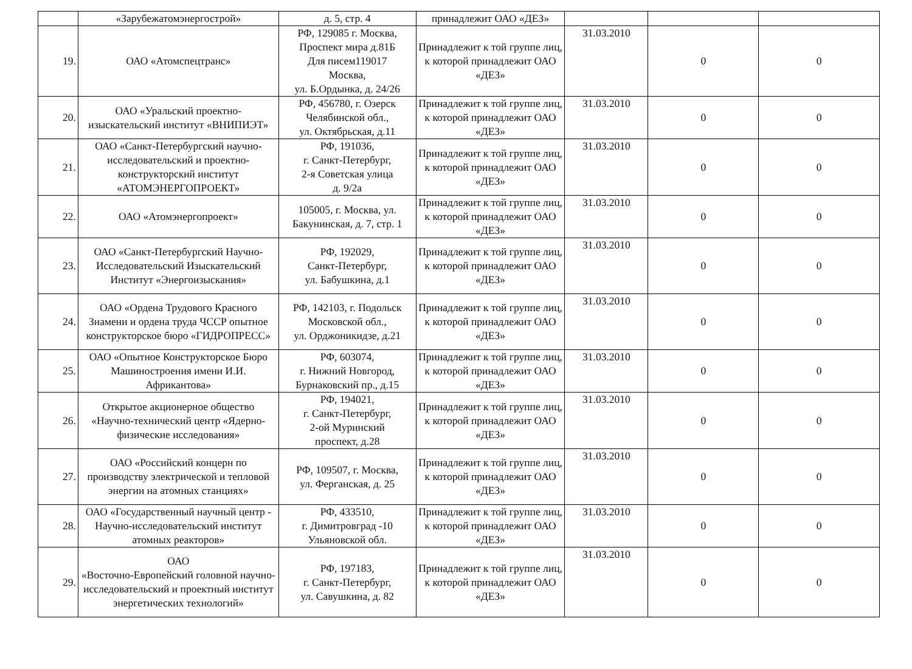| | «Зарубежатомэнергострой» | д. 5, стр. 4 | принадлежит ОАО «ДЕЗ» | | | |
| 19. | ОАО «Атомспецтранс» | РФ, 129085 г. Москва, Проспект мира д.81Б Для писем119017 Москва, ул. Б.Ордынка, д. 24/26 | Принадлежит к той группе лиц, к которой принадлежит ОАО «ДЕЗ» | 31.03.2010 | 0 | 0 |
| 20. | ОАО «Уральский проектно-изыскательский институт «ВНИПИЭТ» | РФ, 456780, г. Озерск Челябинской обл., ул. Октябрьская, д.11 | Принадлежит к той группе лиц, к которой принадлежит ОАО «ДЕЗ» | 31.03.2010 | 0 | 0 |
| 21. | ОАО «Санкт-Петербургский научно-исследовательский и проектно-конструкторский институт «АТОМЭНЕРГОПРОЕКТ» | РФ, 191036, г. Санкт-Петербург, 2-я Советская улица д. 9/2а | Принадлежит к той группе лиц, к которой принадлежит ОАО «ДЕЗ» | 31.03.2010 | 0 | 0 |
| 22. | ОАО «Атомэнергопроект» | 105005, г. Москва, ул. Бакунинская, д. 7, стр. 1 | Принадлежит к той группе лиц, к которой принадлежит ОАО «ДЕЗ» | 31.03.2010 | 0 | 0 |
| 23. | ОАО «Санкт-Петербургский Научно-Исследовательский Изыскательский Институт «Энергоизыскания» | РФ, 192029, Санкт-Петербург, ул. Бабушкина, д.1 | Принадлежит к той группе лиц, к которой принадлежит ОАО «ДЕЗ» | 31.03.2010 | 0 | 0 |
| 24. | ОАО «Ордена Трудового Красного Знамени и ордена труда ЧССР опытное конструкторское бюро «ГИДРОПРЕСС» | РФ, 142103, г. Подольск Московской обл., ул. Орджоникидзе, д.21 | Принадлежит к той группе лиц, к которой принадлежит ОАО «ДЕЗ» | 31.03.2010 | 0 | 0 |
| 25. | ОАО «Опытное Конструкторское Бюро Машиностроения имени И.И. Африкантова» | РФ, 603074, г. Нижний Новгород, Бурнаковский пр., д.15 | Принадлежит к той группе лиц, к которой принадлежит ОАО «ДЕЗ» | 31.03.2010 | 0 | 0 |
| 26. | Открытое акционерное общество «Научно-технический центр «Ядерно-физические исследования» | РФ, 194021, г. Санкт-Петербург, 2-ой Муринский проспект, д.28 | Принадлежит к той группе лиц, к которой принадлежит ОАО «ДЕЗ» | 31.03.2010 | 0 | 0 |
| 27. | ОАО «Российский концерн по производству электрической и тепловой энергии на атомных станциях» | РФ, 109507, г. Москва, ул. Ферганская, д. 25 | Принадлежит к той группе лиц, к которой принадлежит ОАО «ДЕЗ» | 31.03.2010 | 0 | 0 |
| 28. | ОАО «Государственный научный центр - Научно-исследовательский институт атомных реакторов» | РФ, 433510, г. Димитровград -10 Ульяновской обл. | Принадлежит к той группе лиц, к которой принадлежит ОАО «ДЕЗ» | 31.03.2010 | 0 | 0 |
| 29. | ОАО «Восточно-Европейский головной научно-исследовательский и проектный институт энергетических технологий» | РФ, 197183, г. Санкт-Петербург, ул. Савушкина, д. 82 | Принадлежит к той группе лиц, к которой принадлежит ОАО «ДЕЗ» | 31.03.2010 | 0 | 0 |